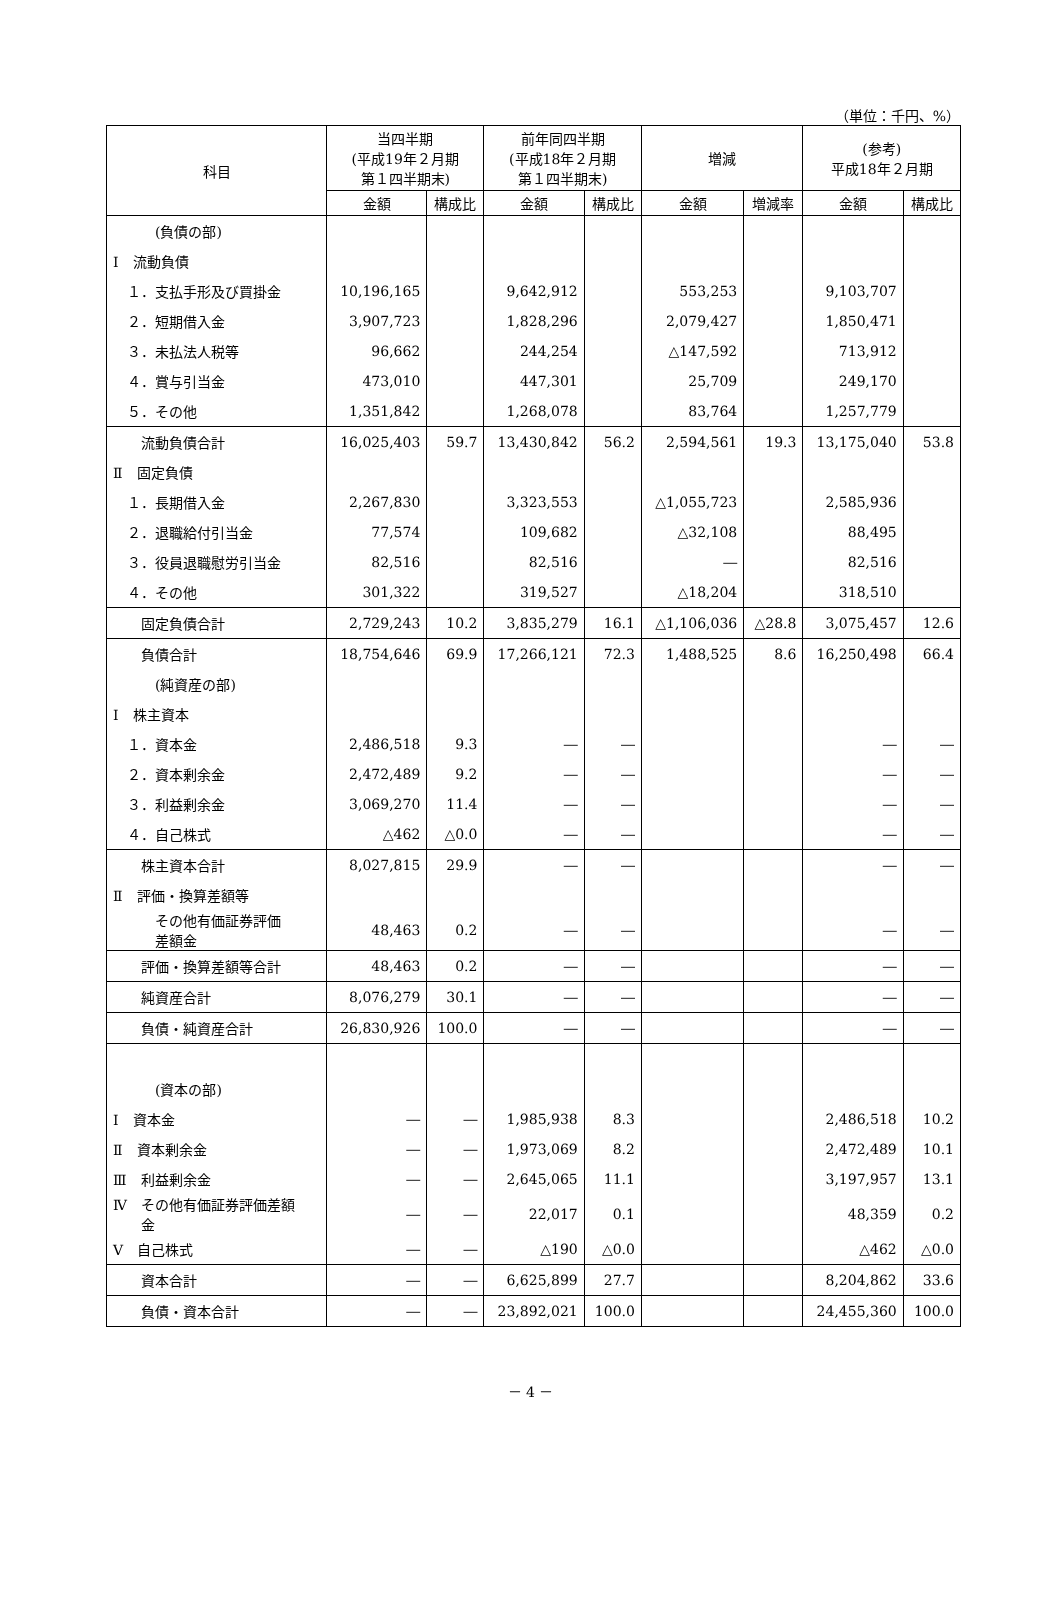（単位：千円、%）
| 科目 | 当四半期 (平成19年２月期 第１四半期末) | | 前年同四半期 (平成18年２月期 第１四半期末) | | 増減 | | (参考) 平成18年２月期 | |
| --- | --- | --- | --- | --- | --- | --- | --- | --- |
| | 金額 | 構成比 | 金額 | 構成比 | 金額 | 増減率 | 金額 | 構成比 |
| (負債の部) | | | | | | | | |
| Ⅰ 流動負債 | | | | | | | | |
| １．支払手形及び買掛金 | 10,196,165 | | 9,642,912 | | 553,253 | | 9,103,707 | |
| ２．短期借入金 | 3,907,723 | | 1,828,296 | | 2,079,427 | | 1,850,471 | |
| ３．未払法人税等 | 96,662 | | 244,254 | | △147,592 | | 713,912 | |
| ４．賞与引当金 | 473,010 | | 447,301 | | 25,709 | | 249,170 | |
| ５．その他 | 1,351,842 | | 1,268,078 | | 83,764 | | 1,257,779 | |
| 流動負債合計 | 16,025,403 | 59.7 | 13,430,842 | 56.2 | 2,594,561 | 19.3 | 13,175,040 | 53.8 |
| Ⅱ 固定負債 | | | | | | | | |
| １．長期借入金 | 2,267,830 | | 3,323,553 | | △1,055,723 | | 2,585,936 | |
| ２．退職給付引当金 | 77,574 | | 109,682 | | △32,108 | | 88,495 | |
| ３．役員退職慰労引当金 | 82,516 | | 82,516 | | ― | | 82,516 | |
| ４．その他 | 301,322 | | 319,527 | | △18,204 | | 318,510 | |
| 固定負債合計 | 2,729,243 | 10.2 | 3,835,279 | 16.1 | △1,106,036 | △28.8 | 3,075,457 | 12.6 |
| 負債合計 | 18,754,646 | 69.9 | 17,266,121 | 72.3 | 1,488,525 | 8.6 | 16,250,498 | 66.4 |
| (純資産の部) | | | | | | | | |
| Ⅰ 株主資本 | | | | | | | | |
| １．資本金 | 2,486,518 | 9.3 | ― | ― | | | ― | ― |
| ２．資本剰余金 | 2,472,489 | 9.2 | ― | ― | | | ― | ― |
| ３．利益剰余金 | 3,069,270 | 11.4 | ― | ― | | | ― | ― |
| ４．自己株式 | △462 | △0.0 | ― | ― | | | ― | ― |
| 株主資本合計 | 8,027,815 | 29.9 | ― | ― | | | ― | ― |
| Ⅱ 評価・換算差額等 | | | | | | | | |
| その他有価証券評価 差額金 | 48,463 | 0.2 | ― | ― | | | ― | ― |
| 評価・換算差額等合計 | 48,463 | 0.2 | ― | ― | | | ― | ― |
| 純資産合計 | 8,076,279 | 30.1 | ― | ― | | | ― | ― |
| 負債・純資産合計 | 26,830,926 | 100.0 | ― | ― | | | ― | ― |
| (資本の部) | | | | | | | | |
| Ⅰ 資本金 | ― | ― | 1,985,938 | 8.3 | | | 2,486,518 | 10.2 |
| Ⅱ 資本剰余金 | ― | ― | 1,973,069 | 8.2 | | | 2,472,489 | 10.1 |
| Ⅲ 利益剰余金 | ― | ― | 2,645,065 | 11.1 | | | 3,197,957 | 13.1 |
| Ⅳ その他有価証券評価差額 金 | ― | ― | 22,017 | 0.1 | | | 48,359 | 0.2 |
| Ⅴ 自己株式 | ― | ― | △190 | △0.0 | | | △462 | △0.0 |
| 資本合計 | ― | ― | 6,625,899 | 27.7 | | | 8,204,862 | 33.6 |
| 負債・資本合計 | ― | ― | 23,892,021 | 100.0 | | | 24,455,360 | 100.0 |
－ 4 －